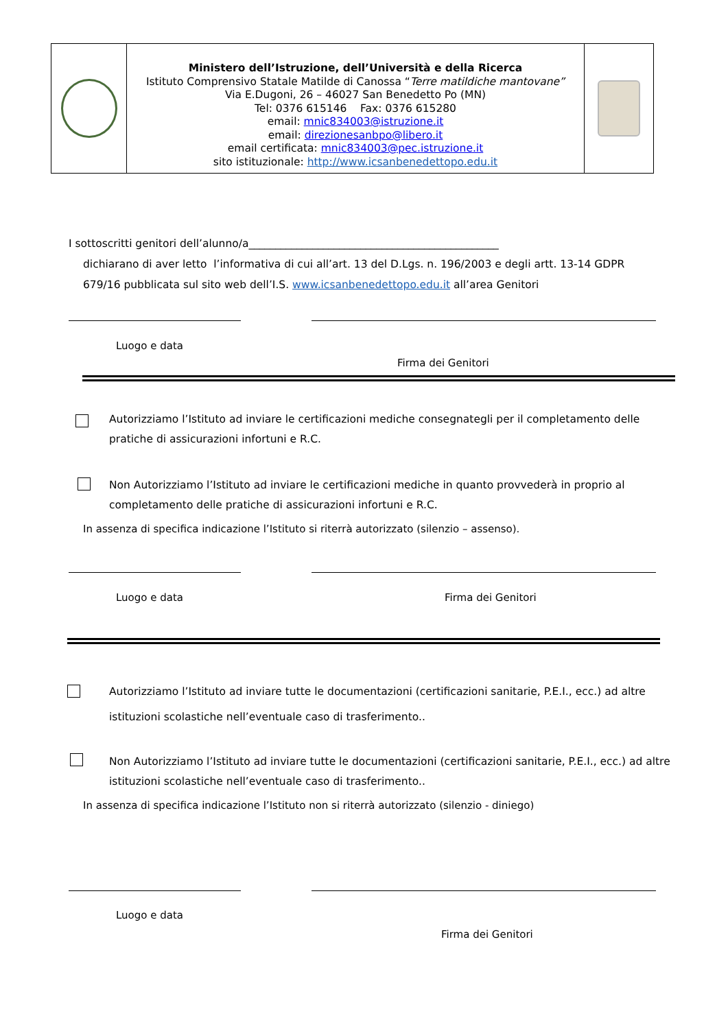| | Ministero dell’Istruzione, dell’Università e della Ricerca Istituto Comprensivo Statale Matilde di Canossa “ Terre matildiche mantovane” Via E.Dugoni, 26 – 46027 San Benedetto Po (MN) Tel: 0376 615146 Fax: 0376 615280 email: mnic834003@istruzione.it email: direzionesanbpo@libero.it email certificata: mnic834003@pec.istruzione.it sito istituzionale: http://www.icsanbenedettopo.edu.it | |
I sottoscritti genitori dell’alunno/a_______________________________________________
dichiarano di aver letto l’informativa di cui all’art. 13 del D.Lgs. n. 196/2003 e degli artt. 13-14 GDPR 679/16 pubblicata sul sito web dell’I.S. www.icsanbenedettopo.edu.it all’area Genitori
Luogo e data
Firma dei Genitori
Autorizziamo l’Istituto ad inviare le certificazioni mediche consegnategli per il completamento delle pratiche di assicurazioni infortuni e R.C.
Non Autorizziamo l’Istituto ad inviare le certificazioni mediche in quanto provvederà in proprio al completamento delle pratiche di assicurazioni infortuni e R.C.
In assenza di specifica indicazione l’Istituto si riterrà autorizzato (silenzio – assenso).
Luogo e data Firma dei Genitori
Autorizziamo l’Istituto ad inviare tutte le documentazioni (certificazioni sanitarie, P.E.I., ecc.) ad altre istituzioni scolastiche nell’eventuale caso di trasferimento..
Non Autorizziamo l’Istituto ad inviare tutte le documentazioni (certificazioni sanitarie, P.E.I., ecc.) ad altre istituzioni scolastiche nell’eventuale caso di trasferimento..
In assenza di specifica indicazione l’Istituto non si riterrà autorizzato (silenzio - diniego)
Luogo e data
Firma dei Genitori